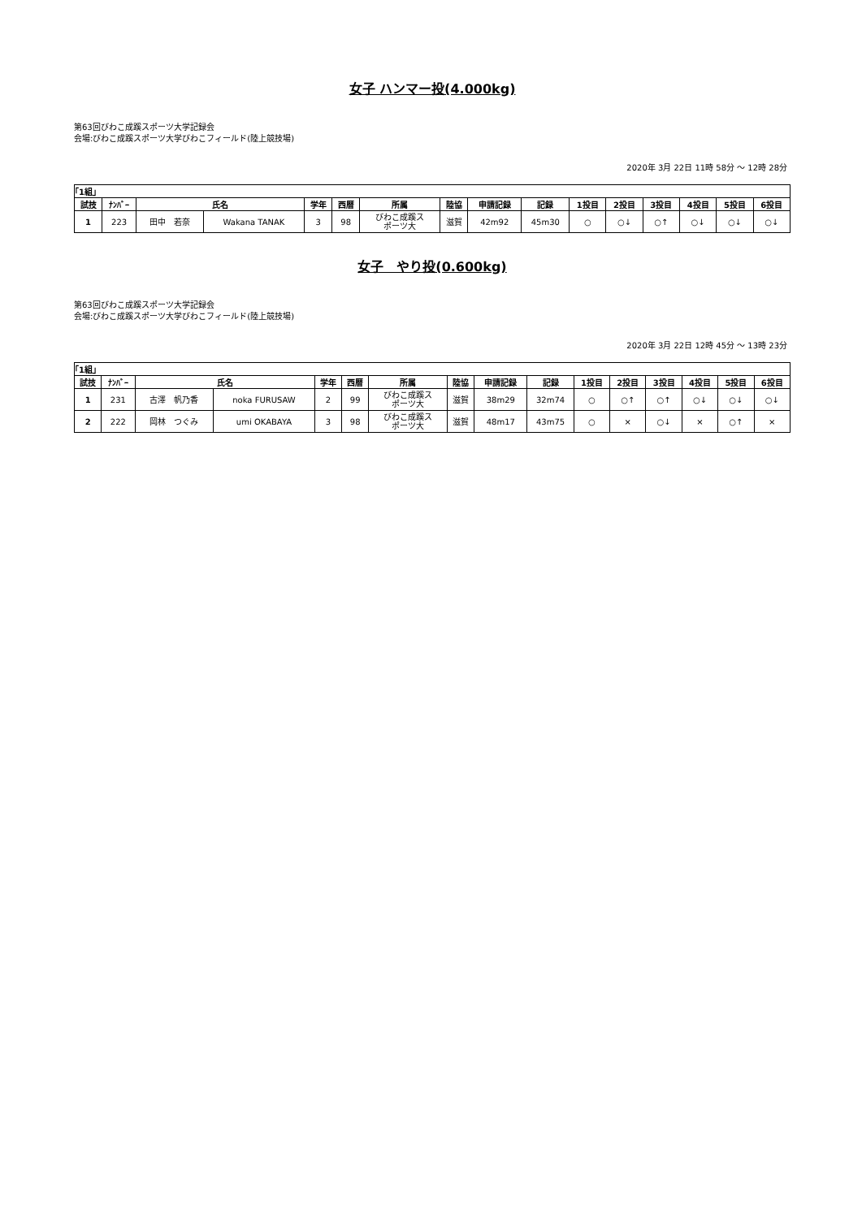女子 ハンマー投(4.000kg)
第63回びわこ成蹊スポーツ大学記録会
会場:びわこ成蹊スポーツ大学びわこフィールド(陸上競技場)
2020年 3月 22日 11時 58分 ～ 12時 28分
| ｢1組｣ | | | | | | | | | | | | | | | |
| --- | --- | --- | --- | --- | --- | --- | --- | --- | --- | --- | --- | --- | --- | --- | --- |
| 試技 | ﾅﾝﾊﾞｰ | 氏名 | | 学年 | 西暦 | 所属 | 陸協 | 申請記録 | 記録 | 1投目 | 2投目 | 3投目 | 4投目 | 5投目 | 6投目 |
| 1 | 223 | 田中 若奈 | Wakana TANAK | 3 | 98 | びわこ成蹊ス ポーツ大 | 滋賀 | 42m92 | 45m30 | ○ | ○↓ | ○↑ | ○↓ | ○↓ | ○↓ |
女子　やり投(0.600kg)
第63回びわこ成蹊スポーツ大学記録会
会場:びわこ成蹊スポーツ大学びわこフィールド(陸上競技場)
2020年 3月 22日 12時 45分 ～ 13時 23分
| ｢1組｣ | | | | | | | | | | | | | | | |
| --- | --- | --- | --- | --- | --- | --- | --- | --- | --- | --- | --- | --- | --- | --- | --- |
| 試技 | ﾅﾝﾊﾞｰ | 氏名 | | 学年 | 西暦 | 所属 | 陸協 | 申請記録 | 記録 | 1投目 | 2投目 | 3投目 | 4投目 | 5投目 | 6投目 |
| 1 | 231 | 古澤 帆乃香 | noka FURUSAW | 2 | 99 | びわこ成蹊ス ポーツ大 | 滋賀 | 38m29 | 32m74 | ○ | ○↑ | ○↑ | ○↓ | ○↓ | ○↓ |
| 2 | 222 | 岡林 つぐみ | umi OKABAYA | 3 | 98 | びわこ成蹊ス ポーツ大 | 滋賀 | 48m17 | 43m75 | ○ | × | ○↓ | × | ○↑ | × |